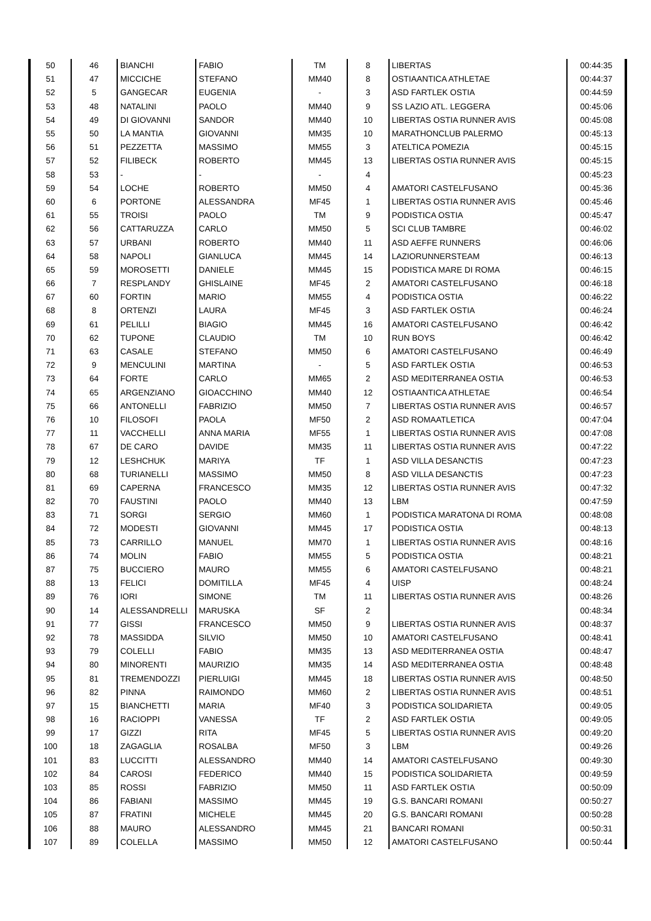| 50 | 46 | BIANCHI | FABIO | TM | 8 | LIBERTAS | 00:44:35 |
| 51 | 47 | MICCICHE | STEFANO | MM40 | 8 | OSTIAANTICA ATHLETAE | 00:44:37 |
| 52 | 5 | GANGECAR | EUGENIA | - | 3 | ASD FARTLEK OSTIA | 00:44:59 |
| 53 | 48 | NATALINI | PAOLO | MM40 | 9 | SS LAZIO ATL. LEGGERA | 00:45:06 |
| 54 | 49 | DI GIOVANNI | SANDOR | MM40 | 10 | LIBERTAS OSTIA RUNNER AVIS | 00:45:08 |
| 55 | 50 | LA MANTIA | GIOVANNI | MM35 | 10 | MARATHONCLUB PALERMO | 00:45:13 |
| 56 | 51 | PEZZETTA | MASSIMO | MM55 | 3 | ATELTICA POMEZIA | 00:45:15 |
| 57 | 52 | FILIBECK | ROBERTO | MM45 | 13 | LIBERTAS OSTIA RUNNER AVIS | 00:45:15 |
| 58 | 53 | - | - | - | 4 | | 00:45:23 |
| 59 | 54 | LOCHE | ROBERTO | MM50 | 4 | AMATORI CASTELFUSANO | 00:45:36 |
| 60 | 6 | PORTONE | ALESSANDRA | MF45 | 1 | LIBERTAS OSTIA RUNNER AVIS | 00:45:46 |
| 61 | 55 | TROISI | PAOLO | TM | 9 | PODISTICA OSTIA | 00:45:47 |
| 62 | 56 | CATTARUZZA | CARLO | MM50 | 5 | SCI CLUB TAMBRE | 00:46:02 |
| 63 | 57 | URBANI | ROBERTO | MM40 | 11 | ASD AEFFE RUNNERS | 00:46:06 |
| 64 | 58 | NAPOLI | GIANLUCA | MM45 | 14 | LAZIORUNNERSTEAM | 00:46:13 |
| 65 | 59 | MOROSETTI | DANIELE | MM45 | 15 | PODISTICA MARE DI ROMA | 00:46:15 |
| 66 | 7 | RESPLANDY | GHISLAINE | MF45 | 2 | AMATORI CASTELFUSANO | 00:46:18 |
| 67 | 60 | FORTIN | MARIO | MM55 | 4 | PODISTICA OSTIA | 00:46:22 |
| 68 | 8 | ORTENZI | LAURA | MF45 | 3 | ASD FARTLEK OSTIA | 00:46:24 |
| 69 | 61 | PELILLI | BIAGIO | MM45 | 16 | AMATORI CASTELFUSANO | 00:46:42 |
| 70 | 62 | TUPONE | CLAUDIO | TM | 10 | RUN BOYS | 00:46:42 |
| 71 | 63 | CASALE | STEFANO | MM50 | 6 | AMATORI CASTELFUSANO | 00:46:49 |
| 72 | 9 | MENCULINI | MARTINA | - | 5 | ASD FARTLEK OSTIA | 00:46:53 |
| 73 | 64 | FORTE | CARLO | MM65 | 2 | ASD MEDITERRANEA OSTIA | 00:46:53 |
| 74 | 65 | ARGENZIANO | GIOACCHINO | MM40 | 12 | OSTIAANTICA ATHLETAE | 00:46:54 |
| 75 | 66 | ANTONELLI | FABRIZIO | MM50 | 7 | LIBERTAS OSTIA RUNNER AVIS | 00:46:57 |
| 76 | 10 | FILOSOFI | PAOLA | MF50 | 2 | ASD ROMAATLETICA | 00:47:04 |
| 77 | 11 | VACCHELLI | ANNA MARIA | MF55 | 1 | LIBERTAS OSTIA RUNNER AVIS | 00:47:08 |
| 78 | 67 | DE CARO | DAVIDE | MM35 | 11 | LIBERTAS OSTIA RUNNER AVIS | 00:47:22 |
| 79 | 12 | LESHCHUK | MARIYA | TF | 1 | ASD VILLA DESANCTIS | 00:47:23 |
| 80 | 68 | TURIANELLI | MASSIMO | MM50 | 8 | ASD VILLA DESANCTIS | 00:47:23 |
| 81 | 69 | CAPERNA | FRANCESCO | MM35 | 12 | LIBERTAS OSTIA RUNNER AVIS | 00:47:32 |
| 82 | 70 | FAUSTINI | PAOLO | MM40 | 13 | LBM | 00:47:59 |
| 83 | 71 | SORGI | SERGIO | MM60 | 1 | PODISTICA MARATONA DI ROMA | 00:48:08 |
| 84 | 72 | MODESTI | GIOVANNI | MM45 | 17 | PODISTICA OSTIA | 00:48:13 |
| 85 | 73 | CARRILLO | MANUEL | MM70 | 1 | LIBERTAS OSTIA RUNNER AVIS | 00:48:16 |
| 86 | 74 | MOLIN | FABIO | MM55 | 5 | PODISTICA OSTIA | 00:48:21 |
| 87 | 75 | BUCCIERO | MAURO | MM55 | 6 | AMATORI CASTELFUSANO | 00:48:21 |
| 88 | 13 | FELICI | DOMITILLA | MF45 | 4 | UISP | 00:48:24 |
| 89 | 76 | IORI | SIMONE | TM | 11 | LIBERTAS OSTIA RUNNER AVIS | 00:48:26 |
| 90 | 14 | ALESSANDRELLI | MARUSKA | SF | 2 | | 00:48:34 |
| 91 | 77 | GISSI | FRANCESCO | MM50 | 9 | LIBERTAS OSTIA RUNNER AVIS | 00:48:37 |
| 92 | 78 | MASSIDDA | SILVIO | MM50 | 10 | AMATORI CASTELFUSANO | 00:48:41 |
| 93 | 79 | COLELLI | FABIO | MM35 | 13 | ASD MEDITERRANEA OSTIA | 00:48:47 |
| 94 | 80 | MINORENTI | MAURIZIO | MM35 | 14 | ASD MEDITERRANEA OSTIA | 00:48:48 |
| 95 | 81 | TREMENDOZZI | PIERLUIGI | MM45 | 18 | LIBERTAS OSTIA RUNNER AVIS | 00:48:50 |
| 96 | 82 | PINNA | RAIMONDO | MM60 | 2 | LIBERTAS OSTIA RUNNER AVIS | 00:48:51 |
| 97 | 15 | BIANCHETTI | MARIA | MF40 | 3 | PODISTICA SOLIDARIETA | 00:49:05 |
| 98 | 16 | RACIOPPI | VANESSA | TF | 2 | ASD FARTLEK OSTIA | 00:49:05 |
| 99 | 17 | GIZZI | RITA | MF45 | 5 | LIBERTAS OSTIA RUNNER AVIS | 00:49:20 |
| 100 | 18 | ZAGAGLIA | ROSALBA | MF50 | 3 | LBM | 00:49:26 |
| 101 | 83 | LUCCITTI | ALESSANDRO | MM40 | 14 | AMATORI CASTELFUSANO | 00:49:30 |
| 102 | 84 | CAROSI | FEDERICO | MM40 | 15 | PODISTICA SOLIDARIETA | 00:49:59 |
| 103 | 85 | ROSSI | FABRIZIO | MM50 | 11 | ASD FARTLEK OSTIA | 00:50:09 |
| 104 | 86 | FABIANI | MASSIMO | MM45 | 19 | G.S. BANCARI ROMANI | 00:50:27 |
| 105 | 87 | FRATINI | MICHELE | MM45 | 20 | G.S. BANCARI ROMANI | 00:50:28 |
| 106 | 88 | MAURO | ALESSANDRO | MM45 | 21 | BANCARI ROMANI | 00:50:31 |
| 107 | 89 | COLELLA | MASSIMO | MM50 | 12 | AMATORI CASTELFUSANO | 00:50:44 |